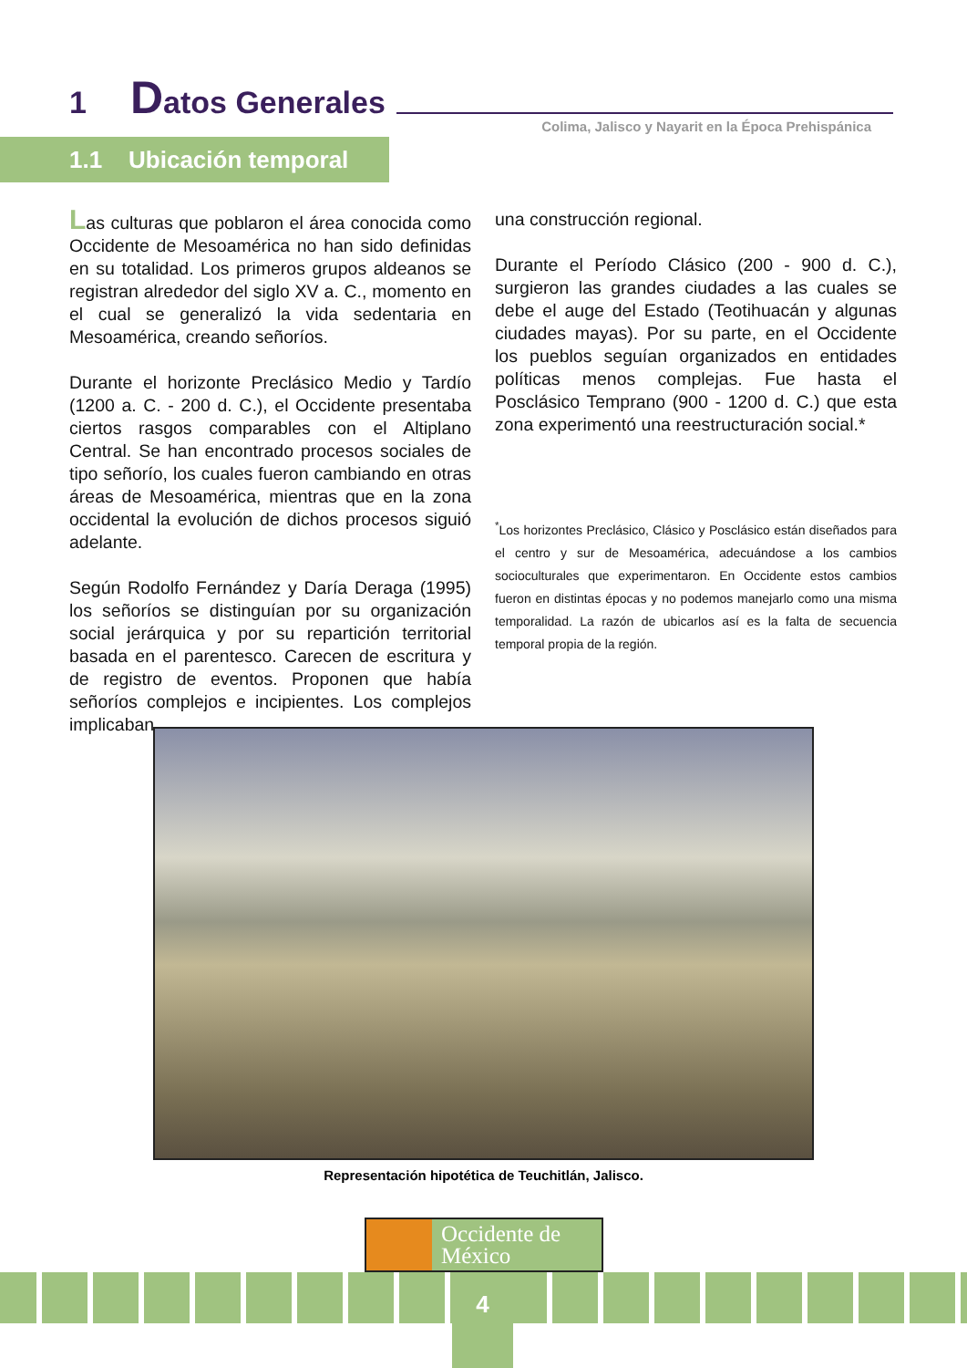1 Datos Generales
Colima, Jalisco y Nayarit en la Época Prehispánica
1.1 Ubicación temporal
Las culturas que poblaron el área conocida como Occidente de Mesoamérica no han sido definidas en su totalidad. Los primeros grupos aldeanos se registran alrededor del siglo XV a. C., momento en el cual se generalizó la vida sedentaria en Mesoamérica, creando señoríos.
Durante el horizonte Preclásico Medio y Tardío (1200 a. C. - 200 d. C.), el Occidente presentaba ciertos rasgos comparables con el Altiplano Central. Se han encontrado procesos sociales de tipo señorío, los cuales fueron cambiando en otras áreas de Mesoamérica, mientras que en la zona occidental la evolución de dichos procesos siguió adelante.
Según Rodolfo Fernández y Daría Deraga (1995) los señoríos se distinguían por su organización social jerárquica y por su repartición territorial basada en el parentesco. Carecen de escritura y de registro de eventos. Proponen que había señoríos complejos e incipientes. Los complejos implicaban
una construcción regional.
Durante el Período Clásico (200 - 900 d. C.), surgieron las grandes ciudades a las cuales se debe el auge del Estado (Teotihuacán y algunas ciudades mayas). Por su parte, en el Occidente los pueblos seguían organizados en entidades políticas menos complejas. Fue hasta el Posclásico Temprano (900 - 1200 d. C.) que esta zona experimentó una reestructuración social.*
<sup>*</sup> Los horizontes Preclásico, Clásico y Posclásico están diseñados para el centro y sur de Mesoamérica, adecuándose a los cambios socioculturales que experimentaron. En Occidente estos cambios fueron en distintas épocas y no podemos manejarlo como una misma temporalidad. La razón de ubicarlos así es la falta de secuencia temporal propia de la región.
Representación hipotética de Teuchitlán, Jalisco.
Occidente de
México
4